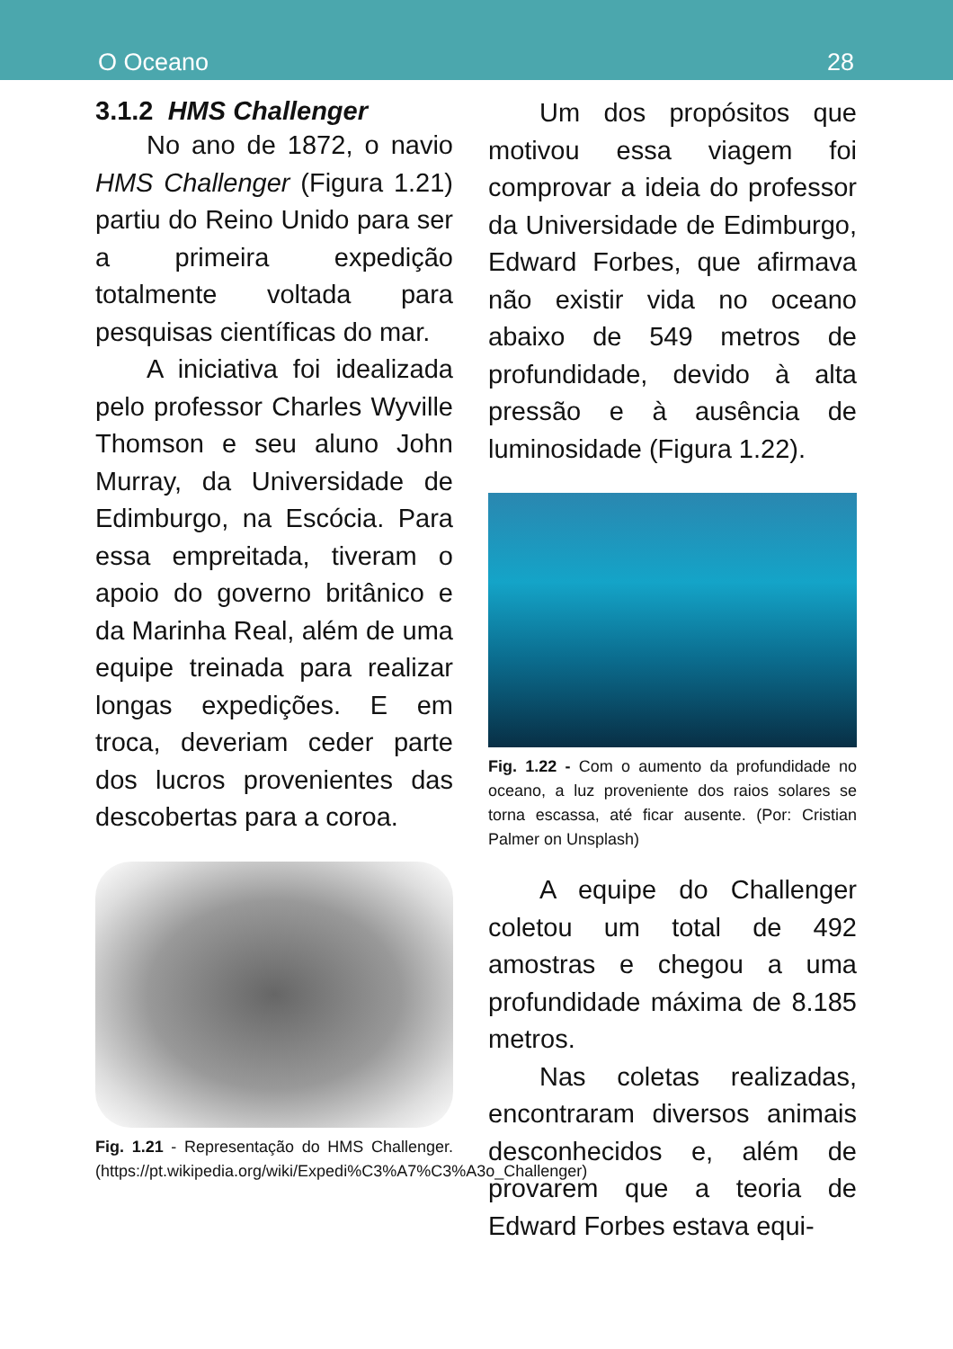O Oceano 28
3.1.2 HMS Challenger
No ano de 1872, o navio HMS Challenger (Figura 1.21) partiu do Reino Unido para ser a primeira expedição totalmente voltada para pesquisas científicas do mar.
A iniciativa foi idealizada pelo professor Charles Wyville Thomson e seu aluno John Murray, da Universidade de Edimburgo, na Escócia. Para essa empreitada, tiveram o apoio do governo britânico e da Marinha Real, além de uma equipe treinada para realizar longas expedições. E em troca, deveriam ceder parte dos lucros provenientes das descobertas para a coroa.
Fig. 1.21 - Representação do HMS Challenger. (https://pt.wikipedia.org/wiki/Expedi%C3%A7%C3%A3o_Challenger)
Um dos propósitos que motivou essa viagem foi comprovar a ideia do professor da Universidade de Edimburgo, Edward Forbes, que afirmava não existir vida no oceano abaixo de 549 metros de profundidade, devido à alta pressão e à ausência de luminosidade (Figura 1.22).
Fig. 1.22 - Com o aumento da profundidade no oceano, a luz proveniente dos raios solares se torna escassa, até ficar ausente. (Por: Cristian Palmer on Unsplash)
A equipe do Challenger coletou um total de 492 amostras e chegou a uma profundidade máxima de 8.185 metros.
Nas coletas realizadas, encontraram diversos animais desconhecidos e, além de provarem que a teoria de Edward Forbes estava equi-